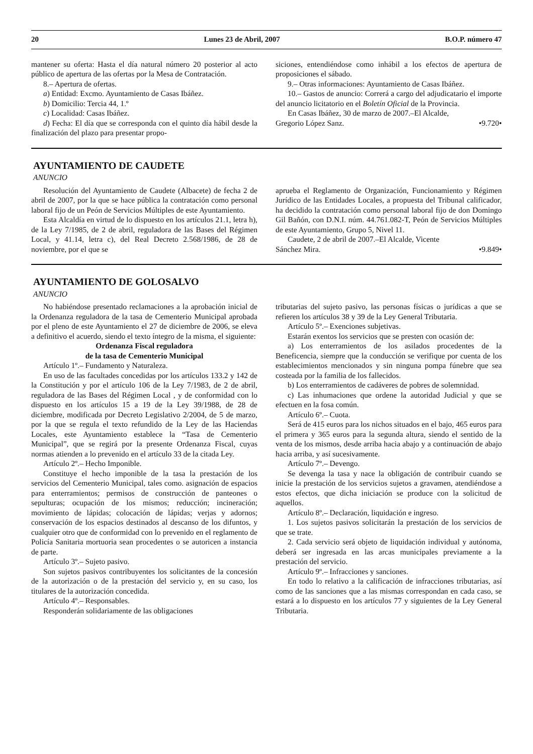20 Lunes 23 de Abril, 2007 B.O.P. número 47
mantener su oferta: Hasta el día natural número 20 posterior al acto público de apertura de las ofertas por la Mesa de Contratación.
8.– Apertura de ofertas.
a) Entidad: Excmo. Ayuntamiento de Casas Ibáñez.
b) Domicilio: Tercia 44, 1.º
c) Localidad: Casas Ibáñez.
d) Fecha: El día que se corresponda con el quinto día hábil desde la finalización del plazo para presentar propo-
siciones, entendiéndose como inhábil a los efectos de apertura de proposiciones el sábado.
9.– Otras informaciones: Ayuntamiento de Casas Ibáñez.
10.– Gastos de anuncio: Correrá a cargo del adjudicatario el importe del anuncio licitatorio en el Boletín Oficial de la Provincia.
En Casas Ibáñez, 30 de marzo de 2007.–El Alcalde,
Gregorio López Sanz. •9.720•
AYUNTAMIENTO DE CAUDETE
ANUNCIO
Resolución del Ayuntamiento de Caudete (Albacete) de fecha 2 de abril de 2007, por la que se hace pública la contratación como personal laboral fijo de un Peón de Servicios Múltiples de este Ayuntamiento.
Esta Alcaldía en virtud de lo dispuesto en los artículos 21.1, letra h), de la Ley 7/1985, de 2 de abril, reguladora de las Bases del Régimen Local, y 41.14, letra c), del Real Decreto 2.568/1986, de 28 de noviembre, por el que se
aprueba el Reglamento de Organización, Funcionamiento y Régimen Jurídico de las Entidades Locales, a propuesta del Tribunal calificador, ha decidido la contratación como personal laboral fijo de don Domingo Gil Bañón, con D.N.I. núm. 44.761.082-T, Peón de Servicios Múltiples de este Ayuntamiento, Grupo 5, Nivel 11.
Caudete, 2 de abril de 2007.–El Alcalde, Vicente
Sánchez Mira. •9.849•
AYUNTAMIENTO DE GOLOSALVO
ANUNCIO
No habiéndose presentado reclamaciones a la aprobación inicial de la Ordenanza reguladora de la tasa de Cementerio Municipal aprobada por el pleno de este Ayuntamiento el 27 de diciembre de 2006, se eleva a definitivo el acuerdo, siendo el texto íntegro de la misma, el siguiente:
Ordenanza Fiscal reguladora
de la tasa de Cementerio Municipal
Artículo 1º.– Fundamento y Naturaleza.
En uso de las facultades concedidas por los artículos 133.2 y 142 de la Constitución y por el artículo 106 de la Ley 7/1983, de 2 de abril, reguladora de las Bases del Régimen Local , y de conformidad con lo dispuesto en los artículos 15 a 19 de la Ley 39/1988, de 28 de diciembre, modificada por Decreto Legislativo 2/2004, de 5 de marzo, por la que se regula el texto refundido de la Ley de las Haciendas Locales, este Ayuntamiento establece la “Tasa de Cementerio Municipal”, que se regirá por la presente Ordenanza Fiscal, cuyas normas atienden a lo prevenido en el artículo 33 de la citada Ley.
Artículo 2º.– Hecho Imponible.
Constituye el hecho imponible de la tasa la prestación de los servicios del Cementerio Municipal, tales como. asignación de espacios para enterramientos; permisos de construcción de panteones o sepulturas; ocupación de los mismos; reducción; incineración; movimiento de lápidas; colocación de lápidas; verjas y adornos; conservación de los espacios destinados al descanso de los difuntos, y cualquier otro que de conformidad con lo prevenido en el reglamento de Policía Sanitaria mortuoria sean procedentes o se autoricen a instancia de parte.
Artículo 3º.– Sujeto pasivo.
Son sujetos pasivos contribuyentes los solicitantes de la concesión de la autorización o de la prestación del servicio y, en su caso, los titulares de la autorización concedida.
Artículo 4º.– Responsables.
Responderán solidariamente de las obligaciones
tributarias del sujeto pasivo, las personas físicas o jurídicas a que se refieren los artículos 38 y 39 de la Ley General Tributaria.
Artículo 5º.– Exenciones subjetivas.
Estarán exentos los servicios que se presten con ocasión de:
a) Los enterramientos de los asilados procedentes de la Beneficencia, siempre que la conducción se verifique por cuenta de los establecimientos mencionados y sin ninguna pompa fúnebre que sea costeada por la familia de los fallecidos.
b) Los enterramientos de cadáveres de pobres de solemnidad.
c) Las inhumaciones que ordene la autoridad Judicial y que se efectuen en la fosa común.
Artículo 6º.– Cuota.
Será de 415 euros para los nichos situados en el bajo, 465 euros para el primera y 365 euros para la segunda altura, siendo el sentido de la venta de los mismos, desde arriba hacia abajo y a continuación de abajo hacia arriba, y así sucesivamente.
Artículo 7º.– Devengo.
Se devenga la tasa y nace la obligación de contribuir cuando se inicie la prestación de los servicios sujetos a gravamen, atendiéndose a estos efectos, que dicha iniciación se produce con la solicitud de aquellos.
Artículo 8º.– Declaración, liquidación e ingreso.
1. Los sujetos pasivos solicitarán la prestación de los servicios de que se trate.
2. Cada servicio será objeto de liquidación individual y autónoma, deberá ser ingresada en las arcas municipales previamente a la prestación del servicio.
Artículo 9º.– Infracciones y sanciones.
En todo lo relativo a la calificación de infracciones tributarias, así como de las sanciones que a las mismas correspondan en cada caso, se estará a lo dispuesto en los artículos 77 y siguientes de la Ley General Tributaria.